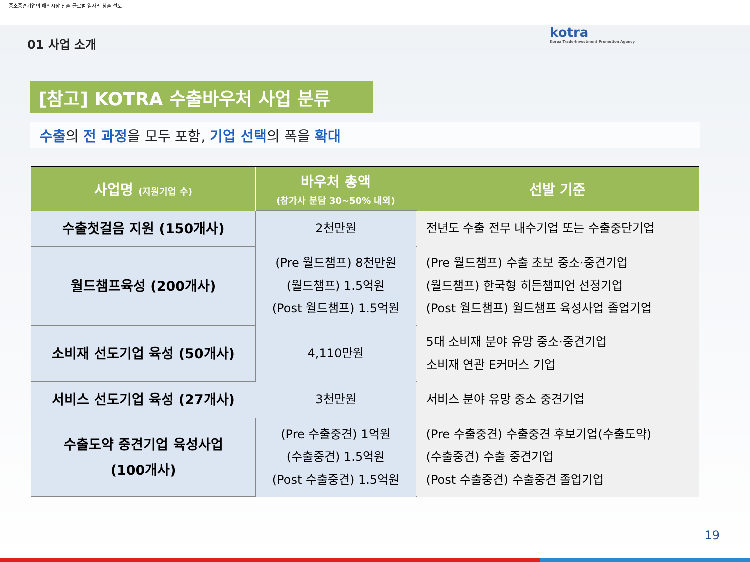중소중견기업의 해외시장 진출 글로벌 일자리 창출 선도
kotra
Korea Trade-Investment Promotion Agency
01 사업 소개
[참고] KOTRA 수출바우처 사업 분류
수출의 전 과정을 모두 포함, 기업 선택의 폭을 확대
| 사업명 (지원기업 수) | 바우처 총액 (참가사 분담 30~50% 내외) | 선발 기준 |
| --- | --- | --- |
| 수출첫걸음 지원 (150개사) | 2천만원 | 전년도 수출 전무 내수기업 또는 수출중단기업 |
| 월드챔프육성 (200개사) | (Pre 월드챔프) 8천만원 (월드챔프) 1.5억원 (Post 월드챔프) 1.5억원 | (Pre 월드챔프) 수출 초보 중소·중견기업 (월드챔프) 한국형 히든챔피언 선정기업 (Post 월드챔프) 월드챔프 육성사업 졸업기업 |
| 소비재 선도기업 육성 (50개사) | 4,110만원 | 5대 소비재 분야 유망 중소·중견기업 소비재 연관 E커머스 기업 |
| 서비스 선도기업 육성 (27개사) | 3천만원 | 서비스 분야 유망 중소 중견기업 |
| 수출도약 중견기업 육성사업 (100개사) | (Pre 수출중견) 1억원 (수출중견) 1.5억원 (Post 수출중견) 1.5억원 | (Pre 수출중견) 수출중견 후보기업(수출도약) (수출중견) 수출 중견기업 (Post 수출중견) 수출중견 졸업기업 |
19